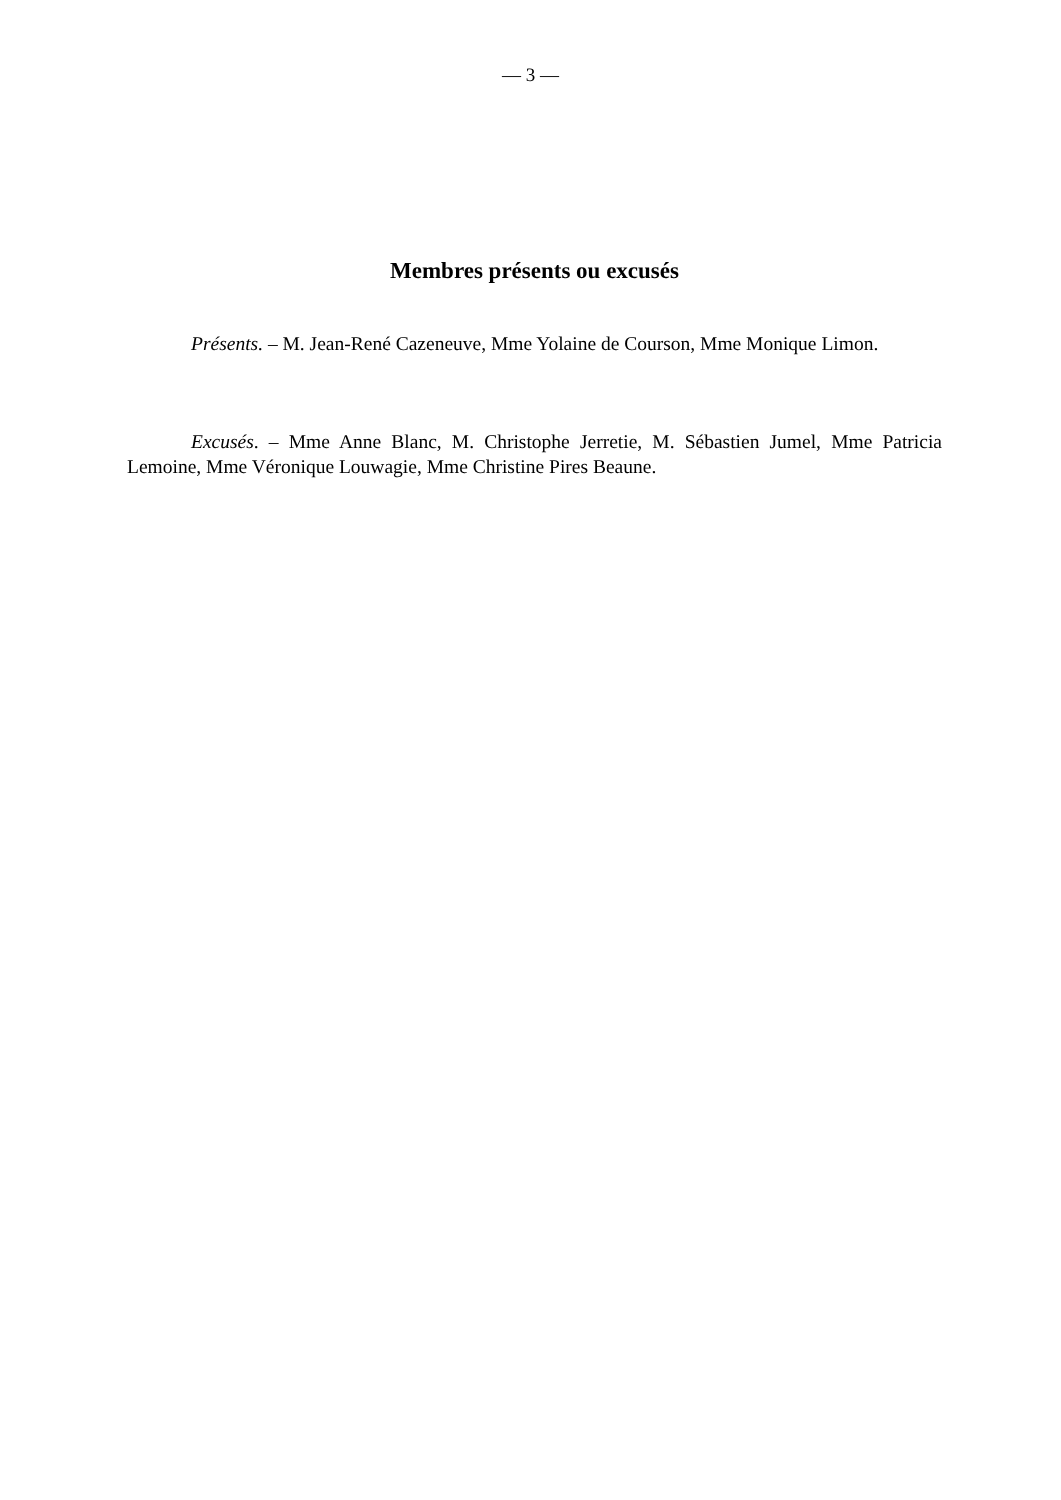— 3 —
Membres présents ou excusés
Présents. – M. Jean-René Cazeneuve, Mme Yolaine de Courson, Mme Monique Limon.
Excusés. – Mme Anne Blanc, M. Christophe Jerretie, M. Sébastien Jumel, Mme Patricia Lemoine, Mme Véronique Louwagie, Mme Christine Pires Beaune.